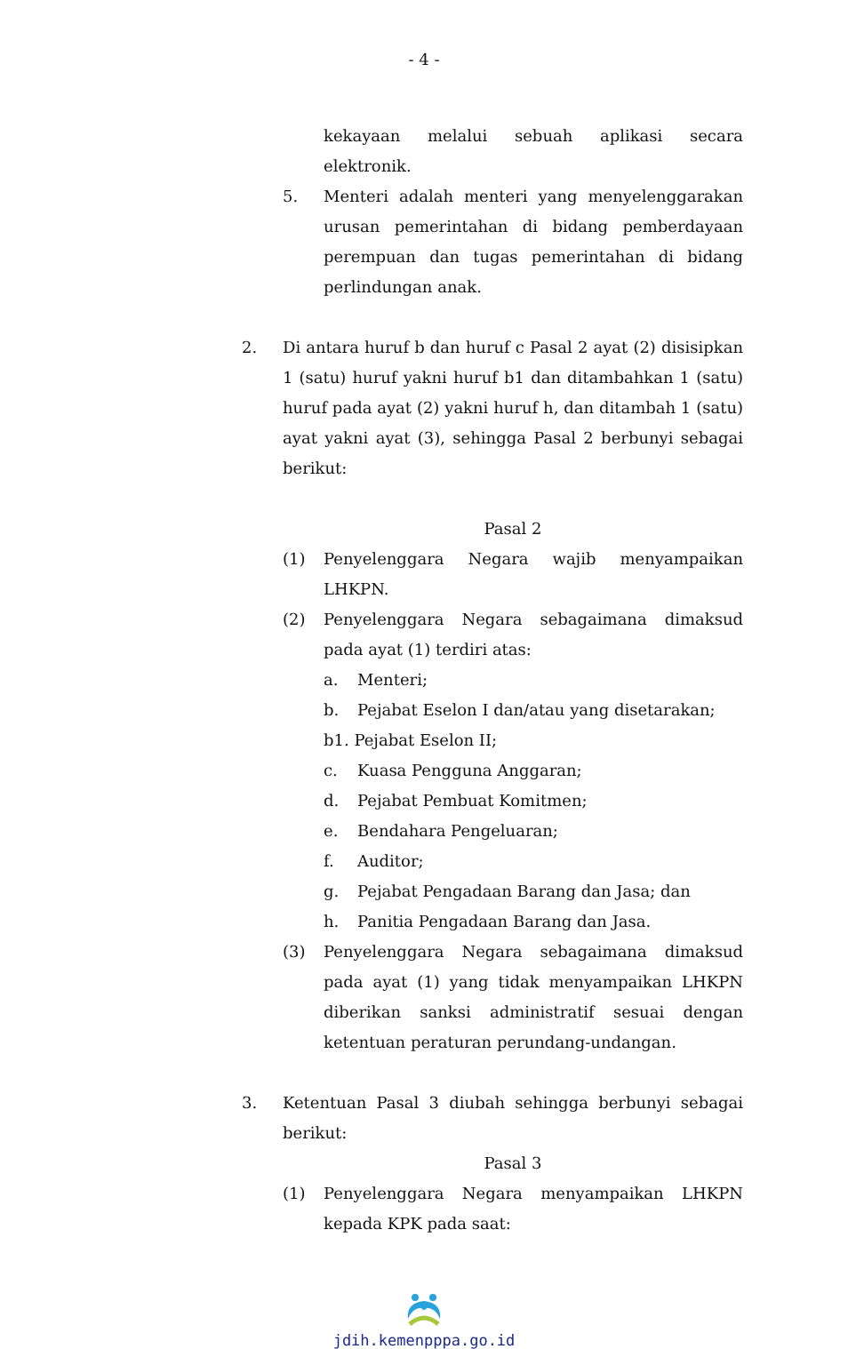- 4 -
kekayaan melalui sebuah aplikasi secara elektronik.
5. Menteri adalah menteri yang menyelenggarakan urusan pemerintahan di bidang pemberdayaan perempuan dan tugas pemerintahan di bidang perlindungan anak.
2. Di antara huruf b dan huruf c Pasal 2 ayat (2) disisipkan 1 (satu) huruf yakni huruf b1 dan ditambahkan 1 (satu) huruf pada ayat (2) yakni huruf h, dan ditambah 1 (satu) ayat yakni ayat (3), sehingga Pasal 2 berbunyi sebagai berikut:
Pasal 2
(1) Penyelenggara Negara wajib menyampaikan LHKPN.
(2) Penyelenggara Negara sebagaimana dimaksud pada ayat (1) terdiri atas:
a. Menteri;
b. Pejabat Eselon I dan/atau yang disetarakan;
b1. Pejabat Eselon II;
c. Kuasa Pengguna Anggaran;
d. Pejabat Pembuat Komitmen;
e. Bendahara Pengeluaran;
f. Auditor;
g. Pejabat Pengadaan Barang dan Jasa; dan
h. Panitia Pengadaan Barang dan Jasa.
(3) Penyelenggara Negara sebagaimana dimaksud pada ayat (1) yang tidak menyampaikan LHKPN diberikan sanksi administratif sesuai dengan ketentuan peraturan perundang-undangan.
3. Ketentuan Pasal 3 diubah sehingga berbunyi sebagai berikut:
Pasal 3
(1) Penyelenggara Negara menyampaikan LHKPN kepada KPK pada saat:
jdih.kemenpppa.go.id